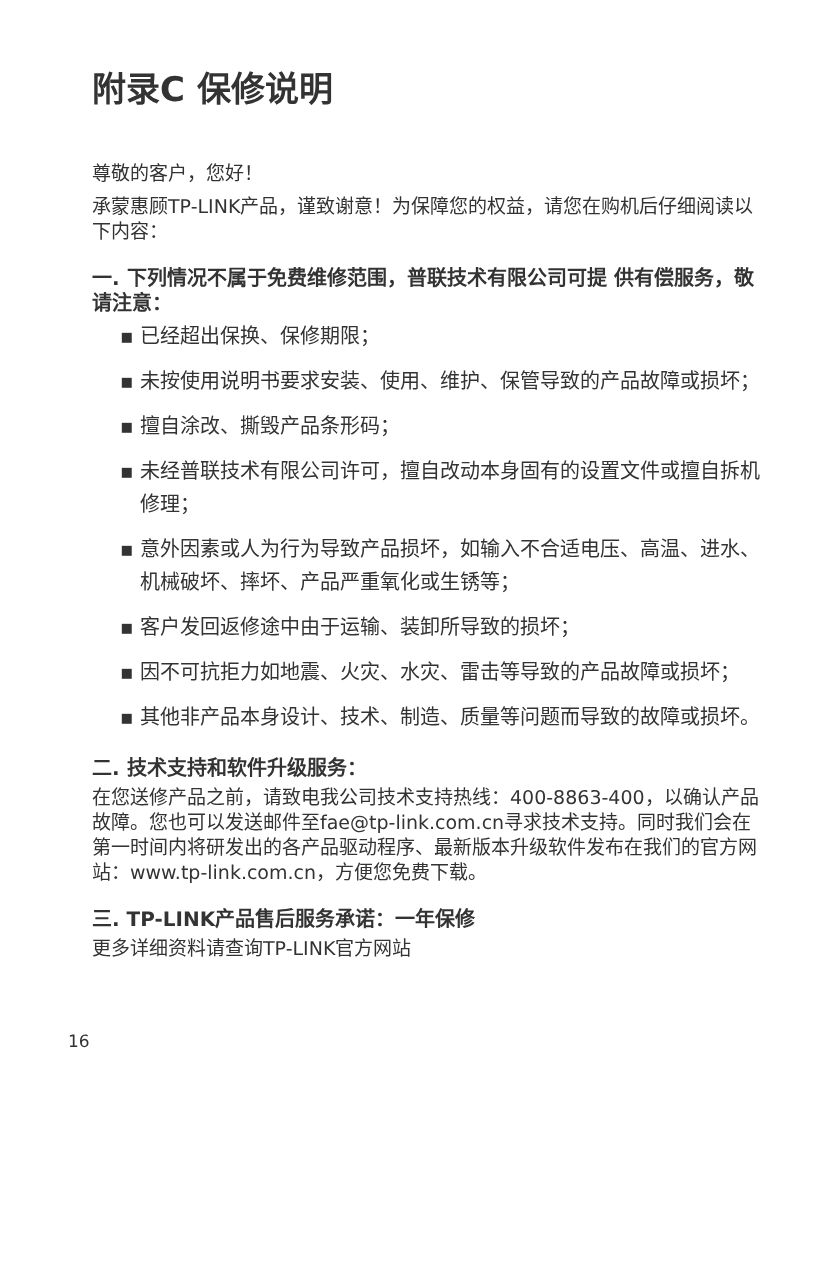附录C 保修说明
尊敬的客户，您好！
承蒙惠顾TP-LINK产品，谨致谢意！为保障您的权益，请您在购机后仔细阅读以下内容：
一. 下列情况不属于免费维修范围，普联技术有限公司可提 供有偿服务，敬请注意：
▪ 已经超出保换、保修期限；
▪ 未按使用说明书要求安装、使用、维护、保管导致的产品故障或损坏；
▪ 擅自涂改、撕毁产品条形码；
▪ 未经普联技术有限公司许可，擅自改动本身固有的设置文件或擅自拆机修理；
▪ 意外因素或人为行为导致产品损坏，如输入不合适电压、高温、进水、机械破坏、摔坏、产品严重氧化或生锈等；
▪ 客户发回返修途中由于运输、装卸所导致的损坏；
▪ 因不可抗拒力如地震、火灾、水灾、雷击等导致的产品故障或损坏；
▪ 其他非产品本身设计、技术、制造、质量等问题而导致的故障或损坏。
二. 技术支持和软件升级服务：
在您送修产品之前，请致电我公司技术支持热线：400-8863-400，以确认产品故障。您也可以发送邮件至fae@tp-link.com.cn寻求技术支持。同时我们会在第一时间内将研发出的各产品驱动程序、最新版本升级软件发布在我们的官方网站：www.tp-link.com.cn，方便您免费下载。
三. TP-LINK产品售后服务承诺：一年保修
更多详细资料请查询TP-LINK官方网站
16